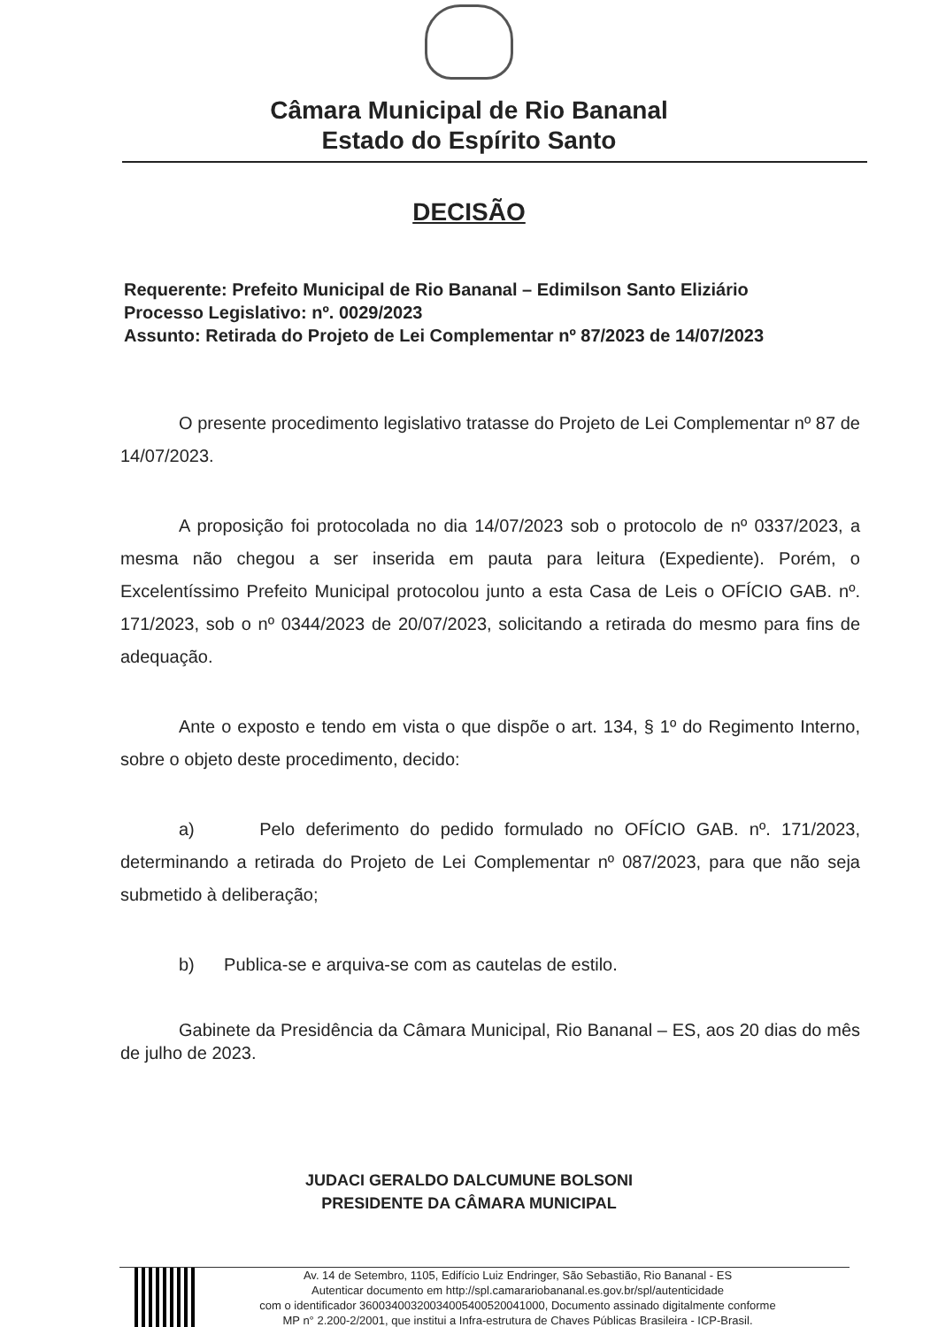Câmara Municipal de Rio Bananal
Estado do Espírito Santo
DECISÃO
Requerente: Prefeito Municipal de Rio Bananal – Edimilson Santo Eliziário
Processo Legislativo: nº. 0029/2023
Assunto: Retirada do Projeto de Lei Complementar nº 87/2023 de 14/07/2023
O presente procedimento legislativo tratasse do Projeto de Lei Complementar nº 87 de 14/07/2023.
A proposição foi protocolada no dia 14/07/2023 sob o protocolo de nº 0337/2023, a mesma não chegou a ser inserida em pauta para leitura (Expediente). Porém, o Excelentíssimo Prefeito Municipal protocolou junto a esta Casa de Leis o OFÍCIO GAB. nº. 171/2023, sob o nº 0344/2023 de 20/07/2023, solicitando a retirada do mesmo para fins de adequação.
Ante o exposto e tendo em vista o que dispõe o art. 134, § 1º do Regimento Interno, sobre o objeto deste procedimento, decido:
a) Pelo deferimento do pedido formulado no OFÍCIO GAB. nº. 171/2023, determinando a retirada do Projeto de Lei Complementar nº 087/2023, para que não seja submetido à deliberação;
b) Publica-se e arquiva-se com as cautelas de estilo.
Gabinete da Presidência da Câmara Municipal, Rio Bananal – ES, aos 20 dias do mês de julho de 2023.
JUDACI GERALDO DALCUMUNE BOLSONI
PRESIDENTE DA CÂMARA MUNICIPAL
Av. 14 de Setembro, 1105, Edifício Luiz Endringer, São Sebastião, Rio Bananal - ES
Autenticar documento em http://spl.camarariobananal.es.gov.br/spl/autenticidade
com o identificador 36003400320034005400520041000, Documento assinado digitalmente conforme
MP n° 2.200-2/2001, que institui a Infra-estrutura de Chaves Públicas Brasileira - ICP-Brasil.